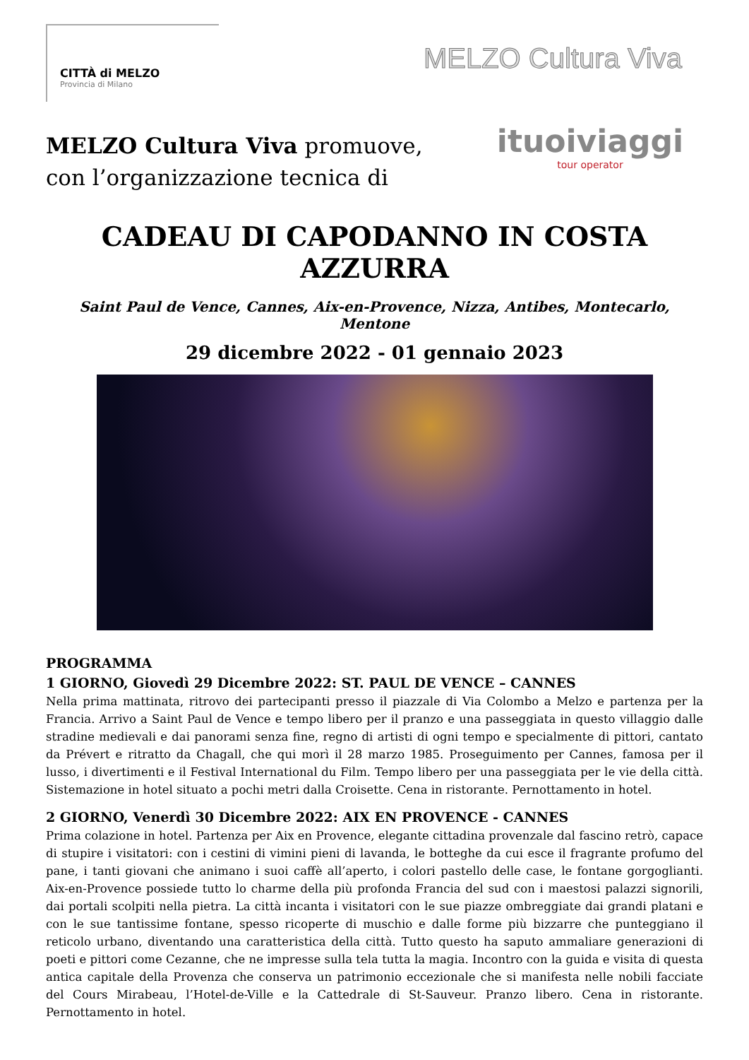CITTÀ di MELZO
Provincia di Milano
MELZO Cultura Viva
MELZO Cultura Viva promuove,
con l’organizzazione tecnica di
ituoiviaggi
tour operator
CADEAU DI CAPODANNO IN COSTA AZZURRA
Saint Paul de Vence, Cannes, Aix-en-Provence, Nizza, Antibes, Montecarlo, Mentone
29 dicembre 2022 - 01 gennaio 2023
PROGRAMMA
1 GIORNO, Giovedì 29 Dicembre 2022: ST. PAUL DE VENCE – CANNES
Nella prima mattinata, ritrovo dei partecipanti presso il piazzale di Via Colombo a Melzo e partenza per la Francia. Arrivo a Saint Paul de Vence e tempo libero per il pranzo e una passeggiata in questo villaggio dalle stradine medievali e dai panorami senza fine, regno di artisti di ogni tempo e specialmente di pittori, cantato da Prévert e ritratto da Chagall, che qui morì il 28 marzo 1985. Proseguimento per Cannes, famosa per il lusso, i divertimenti e il Festival International du Film. Tempo libero per una passeggiata per le vie della città. Sistemazione in hotel situato a pochi metri dalla Croisette. Cena in ristorante. Pernottamento in hotel.
2 GIORNO, Venerdì 30 Dicembre 2022: AIX EN PROVENCE - CANNES
Prima colazione in hotel. Partenza per Aix en Provence, elegante cittadina provenzale dal fascino retrò, capace di stupire i visitatori: con i cestini di vimini pieni di lavanda, le botteghe da cui esce il fragrante profumo del pane, i tanti giovani che animano i suoi caffè all’aperto, i colori pastello delle case, le fontane gorgoglianti. Aix-en-Provence possiede tutto lo charme della più profonda Francia del sud con i maestosi palazzi signorili, dai portali scolpiti nella pietra. La città incanta i visitatori con le sue piazze ombreggiate dai grandi platani e con le sue tantissime fontane, spesso ricoperte di muschio e dalle forme più bizzarre che punteggiano il reticolo urbano, diventando una caratteristica della città. Tutto questo ha saputo ammaliare generazioni di poeti e pittori come Cezanne, che ne impresse sulla tela tutta la magia. Incontro con la guida e visita di questa antica capitale della Provenza che conserva un patrimonio eccezionale che si manifesta nelle nobili facciate del Cours Mirabeau, l’Hotel-de-Ville e la Cattedrale di St-Sauveur. Pranzo libero. Cena in ristorante. Pernottamento in hotel.